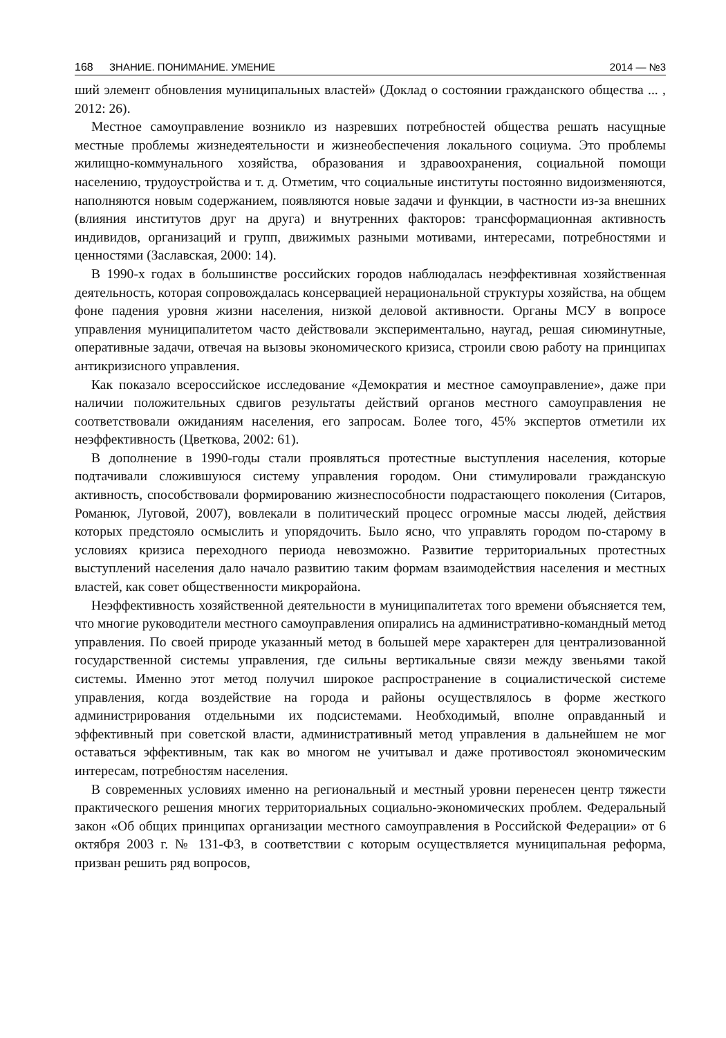168 ЗНАНИЕ. ПОНИМАНИЕ. УМЕНИЕ 2014 — №3
ший элемент обновления муниципальных властей» (Доклад о состоянии гражданского общества ... , 2012: 26).
Местное самоуправление возникло из назревших потребностей общества решать насущные местные проблемы жизнедеятельности и жизнеобеспечения локального социума. Это проблемы жилищно-коммунального хозяйства, образования и здравоохранения, социальной помощи населению, трудоустройства и т. д. Отметим, что социальные институты постоянно видоизменяются, наполняются новым содержанием, появляются новые задачи и функции, в частности из-за внешних (влияния институтов друг на друга) и внутренних факторов: трансформационная активность индивидов, организаций и групп, движимых разными мотивами, интересами, потребностями и ценностями (Заславская, 2000: 14).
В 1990-х годах в большинстве российских городов наблюдалась неэффективная хозяйственная деятельность, которая сопровождалась консервацией нерациональной структуры хозяйства, на общем фоне падения уровня жизни населения, низкой деловой активности. Органы МСУ в вопросе управления муниципалитетом часто действовали экспериментально, наугад, решая сиюминутные, оперативные задачи, отвечая на вызовы экономического кризиса, строили свою работу на принципах антикризисного управления.
Как показало всероссийское исследование «Демократия и местное самоуправление», даже при наличии положительных сдвигов результаты действий органов местного самоуправления не соответствовали ожиданиям населения, его запросам. Более того, 45% экспертов отметили их неэффективность (Цветкова, 2002: 61).
В дополнение в 1990-годы стали проявляться протестные выступления населения, которые подтачивали сложившуюся систему управления городом. Они стимулировали гражданскую активность, способствовали формированию жизнеспособности подрастающего поколения (Ситаров, Романюк, Луговой, 2007), вовлекали в политический процесс огромные массы людей, действия которых предстояло осмыслить и упорядочить. Было ясно, что управлять городом по-старому в условиях кризиса переходного периода невозможно. Развитие территориальных протестных выступлений населения дало начало развитию таким формам взаимодействия населения и местных властей, как совет общественности микрорайона.
Неэффективность хозяйственной деятельности в муниципалитетах того времени объясняется тем, что многие руководители местного самоуправления опирались на административно-командный метод управления. По своей природе указанный метод в большей мере характерен для централизованной государственной системы управления, где сильны вертикальные связи между звеньями такой системы. Именно этот метод получил широкое распространение в социалистической системе управления, когда воздействие на города и районы осуществлялось в форме жесткого администрирования отдельными их подсистемами. Необходимый, вполне оправданный и эффективный при советской власти, административный метод управления в дальнейшем не мог оставаться эффективным, так как во многом не учитывал и даже противостоял экономическим интересам, потребностям населения.
В современных условиях именно на региональный и местный уровни перенесен центр тяжести практического решения многих территориальных социально-экономических проблем. Федеральный закон «Об общих принципах организации местного самоуправления в Российской Федерации» от 6 октября 2003 г. № 131-ФЗ, в соответствии с которым осуществляется муниципальная реформа, призван решить ряд вопросов,